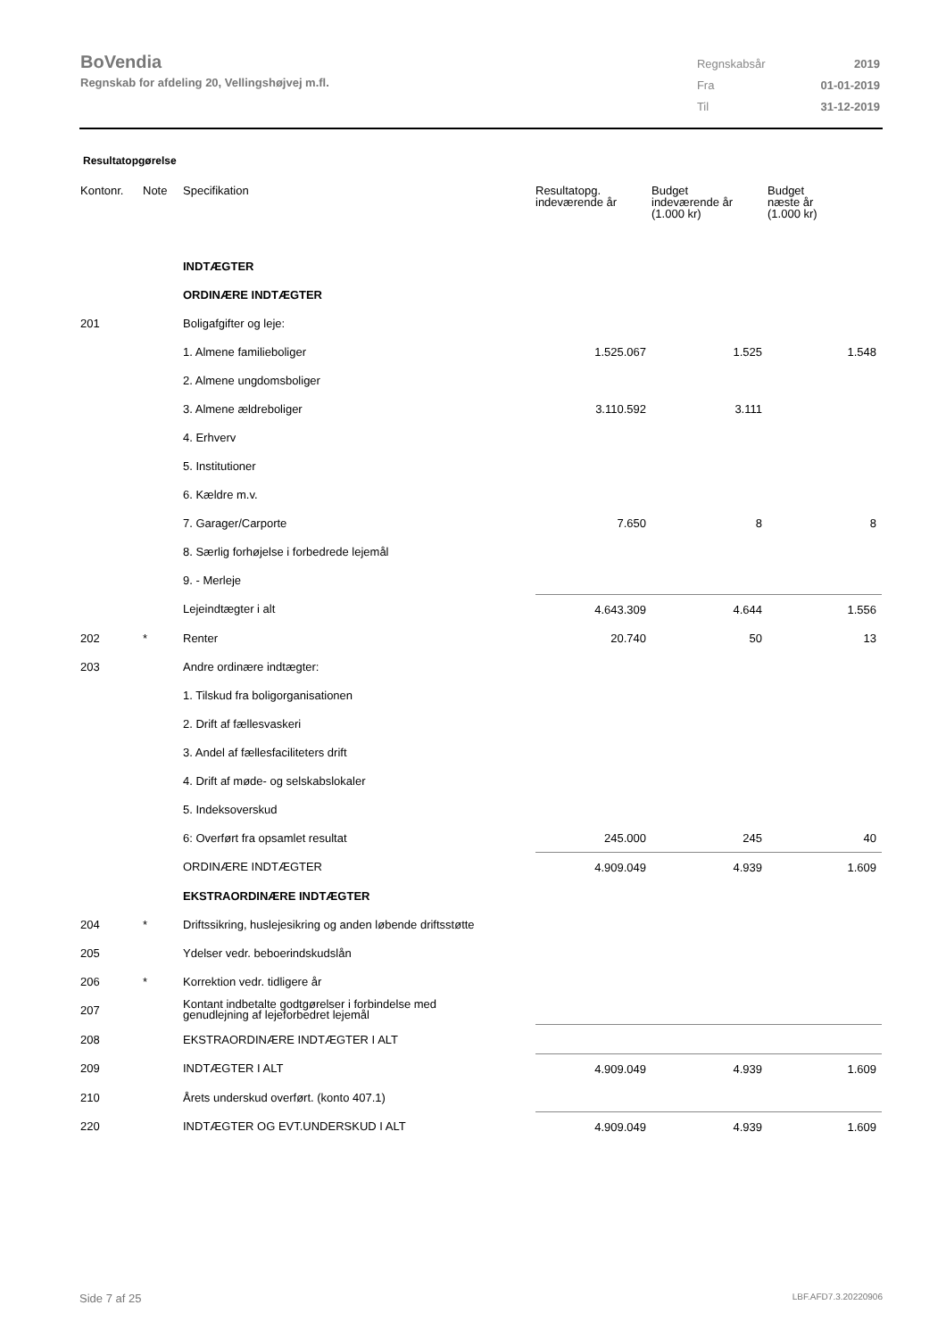BoVendia
Regnskab for afdeling 20, Vellingshøjvej m.fl.
| Regnskabsår | 2019 |
| Fra | 01-01-2019 |
| Til | 31-12-2019 |
Resultatopgørelse
| Kontonr. | Note | Specifikation | Resultatopg. indeværende år | Budget indeværende år (1.000 kr) | Budget næste år (1.000 kr) |
| --- | --- | --- | --- | --- | --- |
| | | INDTÆGTER | | | |
| | | ORDINÆRE INDTÆGTER | | | |
| 201 | | Boligafgifter og leje: | | | |
| | | 1. Almene familieboliger | 1.525.067 | 1.525 | 1.548 |
| | | 2. Almene ungdomsboliger | | | |
| | | 3. Almene ældreboliger | 3.110.592 | 3.111 | |
| | | 4. Erhverv | | | |
| | | 5. Institutioner | | | |
| | | 6. Kældre m.v. | | | |
| | | 7. Garager/Carporte | 7.650 | 8 | 8 |
| | | 8. Særlig forhøjelse i forbedrede lejemål | | | |
| | | 9. - Merleje | | | |
| | | Lejeindtægter i alt | 4.643.309 | 4.644 | 1.556 |
| 202 | * | Renter | 20.740 | 50 | 13 |
| 203 | | Andre ordinære indtægter: | | | |
| | | 1. Tilskud fra boligorganisationen | | | |
| | | 2. Drift af fællesvaskeri | | | |
| | | 3. Andel af fællesfaciliteters drift | | | |
| | | 4. Drift af møde- og selskabslokaler | | | |
| | | 5. Indeksoverskud | | | |
| | | 6: Overført fra opsamlet resultat | 245.000 | 245 | 40 |
| | | ORDINÆRE INDTÆGTER | 4.909.049 | 4.939 | 1.609 |
| | | EKSTRAORDINÆRE INDTÆGTER | | | |
| 204 | * | Driftssikring, huslejesikring og anden løbende driftsstøtte | | | |
| 205 | | Ydelser vedr. beboerindskudslån | | | |
| 206 | * | Korrektion vedr. tidligere år | | | |
| 207 | | Kontant indbetalte godtgørelser i forbindelse med genudlejning af lejeforbedret lejemål | | | |
| 208 | | EKSTRAORDINÆRE INDTÆGTER I ALT | | | |
| 209 | | INDTÆGTER I ALT | 4.909.049 | 4.939 | 1.609 |
| 210 | | Årets underskud overført. (konto 407.1) | | | |
| 220 | | INDTÆGTER OG EVT.UNDERSKUD I ALT | 4.909.049 | 4.939 | 1.609 |
Side 7 af 25 LBF.AFD7.3.20220906